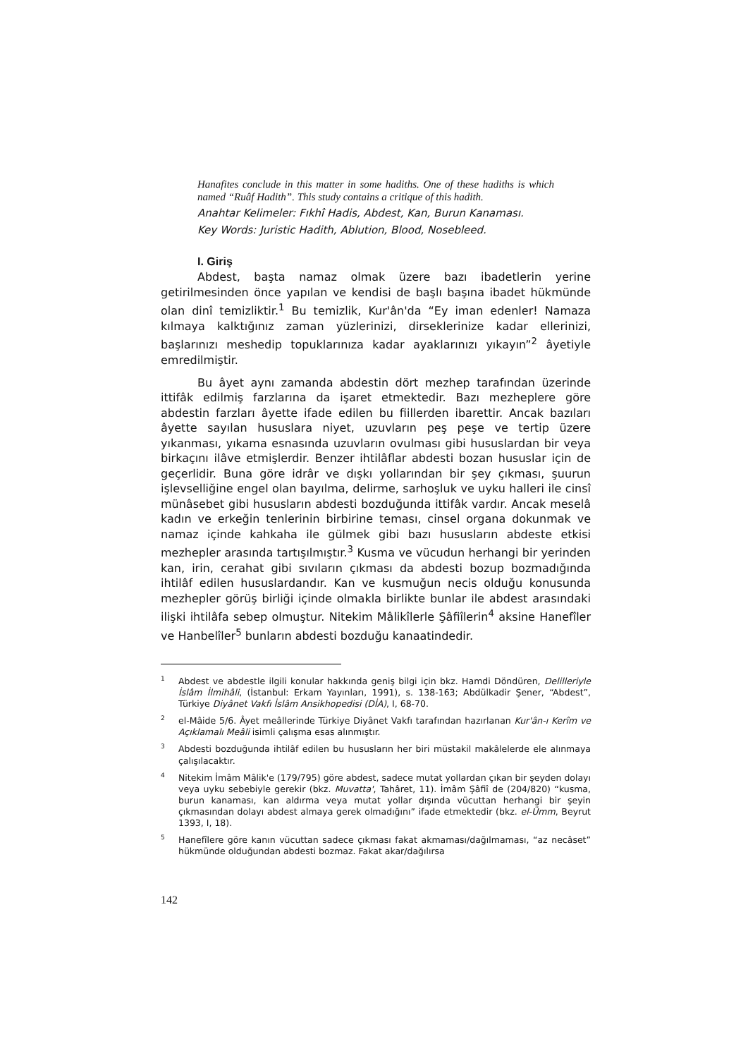Hanafites conclude in this matter in some hadiths. One of these hadiths is which named “Ruâf Hadith”. This study contains a critique of this hadith.
Anahtar Kelimeler: Fıkhî Hadis, Abdest, Kan, Burun Kanaması.
Key Words: Juristic Hadith, Ablution, Blood, Nosebleed.
I. Giriş
Abdest, başta namaz olmak üzere bazı ibadetlerin yerine getirilmesinden önce yapılan ve kendisi de başlı başına ibadet hükmünde olan dinî temizliktir.<sup>1</sup> Bu temizlik, Kur'ân'da “Ey iman edenler! Namaza kılmaya kalktığınız zaman yüzlerinizi, dirseklerinize kadar ellerinizi, başlarınızı meshedip topuklarınıza kadar ayaklarınızı yıkayın”<sup>2</sup> âyetiyle emredilmiştir.
Bu âyet aynı zamanda abdestin dört mezhep tarafından üzerinde ittifâk edilmiş farzlarına da işaret etmektedir. Bazı mezheplere göre abdestin farzları âyette ifade edilen bu fiillerden ibarettir. Ancak bazıları âyette sayılan hususlara niyet, uzuvların peş peşe ve tertip üzere yıkanması, yıkama esnasında uzuvların ovulması gibi hususlardan bir veya birkaçını ilâve etmişlerdir. Benzer ihtilâflar abdesti bozan hususlar için de geçerlidir. Buna göre idrâr ve dışkı yollarından bir şey çıkması, şuurun işlevselliğine engel olan bayılma, delirme, sarhoşluk ve uyku halleri ile cinsî münâsebet gibi hususların abdesti bozduğunda ittifâk vardır. Ancak meselâ kadın ve erkeğin tenlerinin birbirine teması, cinsel organa dokunmak ve namaz içinde kahkaha ile gülmek gibi bazı hususların abdeste etkisi mezhepler arasında tartışılmıştır.<sup>3</sup> Kusma ve vücudun herhangi bir yerinden kan, irin, cerahat gibi sıvıların çıkması da abdesti bozup bozmadığında ihtilâf edilen hususlardandır. Kan ve kusmuğun necis olduğu konusunda mezhepler görüş birliği içinde olmakla birlikte bunlar ile abdest arasındaki ilişki ihtilâfa sebep olmuştur. Nitekim Mâlikîlerle Şâfiîlerin<sup>4</sup> aksine Hanefîler ve Hanbelîler<sup>5</sup> bunların abdesti bozduğu kanaatindedir.
<sup>1</sup> Abdest ve abdestle ilgili konular hakkında geniş bilgi için bkz. Hamdi Döndüren, Delilleriyle İslâm İlmihâli, (İstanbul: Erkam Yayınları, 1991), s. 138-163; Abdülkadir Şener, “Abdest”, Türkiye Diyânet Vakfı İslâm Ansikhopedisi (DİA), I, 68-70.
<sup>2</sup> el-Mâide 5/6. Âyet meâllerinde Türkiye Diyânet Vakfı tarafından hazırlanan Kur'ân-ı Kerîm ve Açıklamalı Meâli isimli çalışma esas alınmıştır.
<sup>3</sup> Abdesti bozduğunda ihtilâf edilen bu hususların her biri müstakil makâlelerde ele alınmaya çalışılacaktır.
<sup>4</sup> Nitekim İmâm Mâlik'e (179/795) göre abdest, sadece mutat yollardan çıkan bir şeyden dolayı veya uyku sebebiyle gerekir (bkz. Muvatta', Tahâret, 11). İmâm Şâfiî de (204/820) “kusma, burun kanaması, kan aldırma veya mutat yollar dışında vücuttan herhangi bir şeyin çıkmasından dolayı abdest almaya gerek olmadığını” ifade etmektedir (bkz. el-Ümm, Beyrut 1393, I, 18).
<sup>5</sup> Hanefîlere göre kanın vücuttan sadece çıkması fakat akmaması/dağılmaması, “az necâset” hükmünde olduğundan abdesti bozmaz. Fakat akar/dağılırsa
142